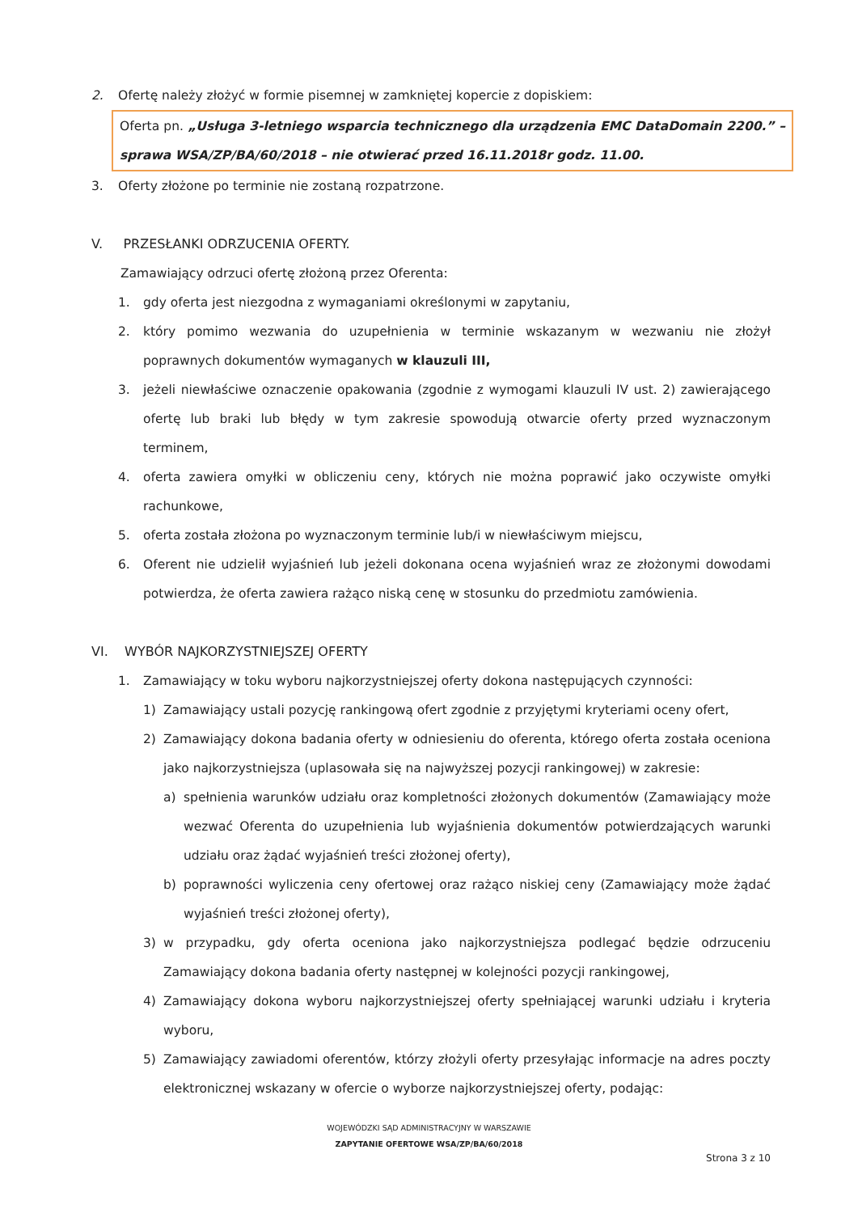2. Ofertę należy złożyć w formie pisemnej w zamkniętej kopercie z dopiskiem:
Oferta pn. „Usługa 3-letniego wsparcia technicznego dla urządzenia EMC DataDomain 2200.” – sprawa WSA/ZP/BA/60/2018 – nie otwierać przed 16.11.2018r godz. 11.00.
3. Oferty złożone po terminie nie zostaną rozpatrzone.
V. PRZESŁANKI ODRZUCENIA OFERTY.
Zamawiający odrzuci ofertę złożoną przez Oferenta:
1. gdy oferta jest niezgodna z wymaganiami określonymi w zapytaniu,
2. który pomimo wezwania do uzupełnienia w terminie wskazanym w wezwaniu nie złożył poprawnych dokumentów wymaganych w klauzuli III,
3. jeżeli niewłaściwe oznaczenie opakowania (zgodnie z wymogami klauzuli IV ust. 2) zawierającego ofertę lub braki lub błędy w tym zakresie spowodują otwarcie oferty przed wyznaczonym terminem,
4. oferta zawiera omyłki w obliczeniu ceny, których nie można poprawić jako oczywiste omyłki rachunkowe,
5. oferta została złożona po wyznaczonym terminie lub/i w niewłaściwym miejscu,
6. Oferent nie udzielił wyjaśnień lub jeżeli dokonana ocena wyjaśnień wraz ze złożonymi dowodami potwierdza, że oferta zawiera rażąco niską cenę w stosunku do przedmiotu zamówienia.
VI. WYBÓR NAJKORZYSTNIEJSZEJ OFERTY
1. Zamawiający w toku wyboru najkorzystniejszej oferty dokona następujących czynności:
1) Zamawiający ustali pozycję rankingową ofert zgodnie z przyjętymi kryteriami oceny ofert,
2) Zamawiający dokona badania oferty w odniesieniu do oferenta, którego oferta została oceniona jako najkorzystniejsza (uplasowała się na najwyższej pozycji rankingowej) w zakresie:
a) spełnienia warunków udziału oraz kompletności złożonych dokumentów (Zamawiający może wezwać Oferenta do uzupełnienia lub wyjaśnienia dokumentów potwierdzających warunki udziału oraz żądać wyjaśnień treści złożonej oferty),
b) poprawności wyliczenia ceny ofertowej oraz rażąco niskiej ceny (Zamawiający może żądać wyjaśnień treści złożonej oferty),
3) w przypadku, gdy oferta oceniona jako najkorzystniejsza podlegać będzie odrzuceniu Zamawiający dokona badania oferty następnej w kolejności pozycji rankingowej,
4) Zamawiający dokona wyboru najkorzystniejszej oferty spełniającej warunki udziału i kryteria wyboru,
5) Zamawiający zawiadomi oferentów, którzy złożyli oferty przesyłając informacje na adres poczty elektronicznej wskazany w ofercie o wyborze najkorzystniejszej oferty, podając:
WOJEWÓDZKI SĄD ADMINISTRACYJNY W WARSZAWIE
ZAPYTANIE OFERTOWE WSA/ZP/BA/60/2018
Strona 3 z 10